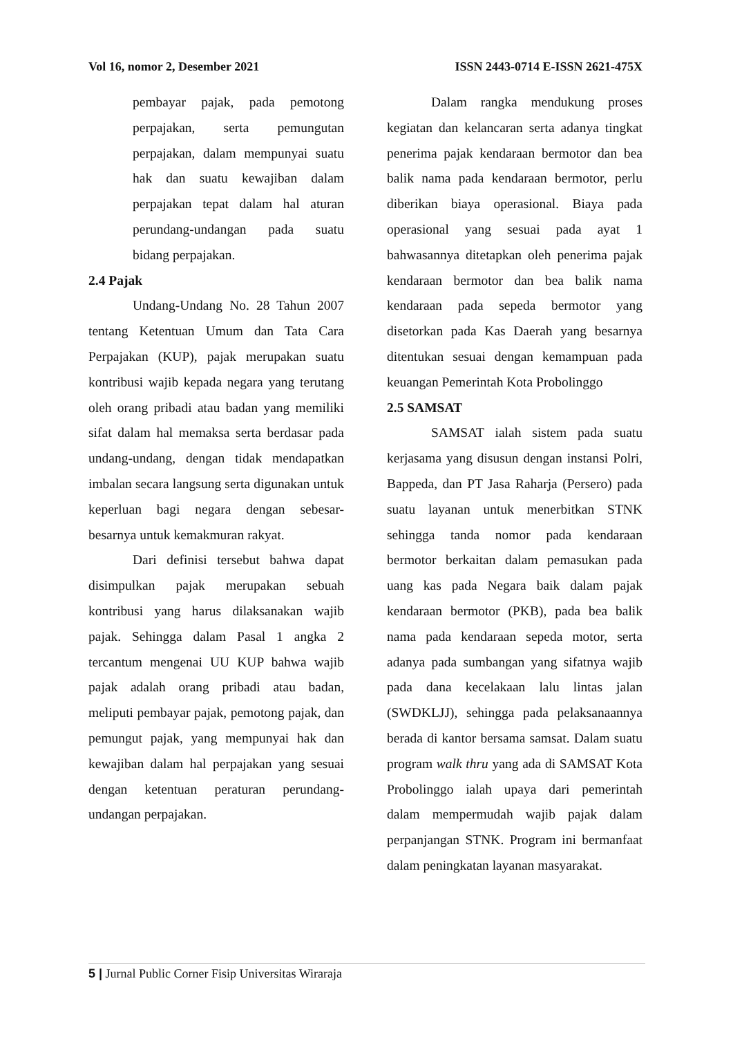Vol 16, nomor 2, Desember 2021 ISSN 2443-0714 E-ISSN 2621-475X
pembayar pajak, pada pemotong perpajakan, serta pemungutan perpajakan, dalam mempunyai suatu hak dan suatu kewajiban dalam perpajakan tepat dalam hal aturan perundang-undangan pada suatu bidang perpajakan.
2.4 Pajak
Undang-Undang No. 28 Tahun 2007 tentang Ketentuan Umum dan Tata Cara Perpajakan (KUP), pajak merupakan suatu kontribusi wajib kepada negara yang terutang oleh orang pribadi atau badan yang memiliki sifat dalam hal memaksa serta berdasar pada undang-undang, dengan tidak mendapatkan imbalan secara langsung serta digunakan untuk keperluan bagi negara dengan sebesar-besarnya untuk kemakmuran rakyat.
Dari definisi tersebut bahwa dapat disimpulkan pajak merupakan sebuah kontribusi yang harus dilaksanakan wajib pajak. Sehingga dalam Pasal 1 angka 2 tercantum mengenai UU KUP bahwa wajib pajak adalah orang pribadi atau badan, meliputi pembayar pajak, pemotong pajak, dan pemungut pajak, yang mempunyai hak dan kewajiban dalam hal perpajakan yang sesuai dengan ketentuan peraturan perundang-undangan perpajakan.
Dalam rangka mendukung proses kegiatan dan kelancaran serta adanya tingkat penerima pajak kendaraan bermotor dan bea balik nama pada kendaraan bermotor, perlu diberikan biaya operasional. Biaya pada operasional yang sesuai pada ayat 1 bahwasannya ditetapkan oleh penerima pajak kendaraan bermotor dan bea balik nama kendaraan pada sepeda bermotor yang disetorkan pada Kas Daerah yang besarnya ditentukan sesuai dengan kemampuan pada keuangan Pemerintah Kota Probolinggo
2.5 SAMSAT
SAMSAT ialah sistem pada suatu kerjasama yang disusun dengan instansi Polri, Bappeda, dan PT Jasa Raharja (Persero) pada suatu layanan untuk menerbitkan STNK sehingga tanda nomor pada kendaraan bermotor berkaitan dalam pemasukan pada uang kas pada Negara baik dalam pajak kendaraan bermotor (PKB), pada bea balik nama pada kendaraan sepeda motor, serta adanya pada sumbangan yang sifatnya wajib pada dana kecelakaan lalu lintas jalan (SWDKLJJ), sehingga pada pelaksanaannya berada di kantor bersama samsat. Dalam suatu program walk thru yang ada di SAMSAT Kota Probolinggo ialah upaya dari pemerintah dalam mempermudah wajib pajak dalam perpanjangan STNK. Program ini bermanfaat dalam peningkatan layanan masyarakat.
5 | Jurnal Public Corner Fisip Universitas Wiraraja